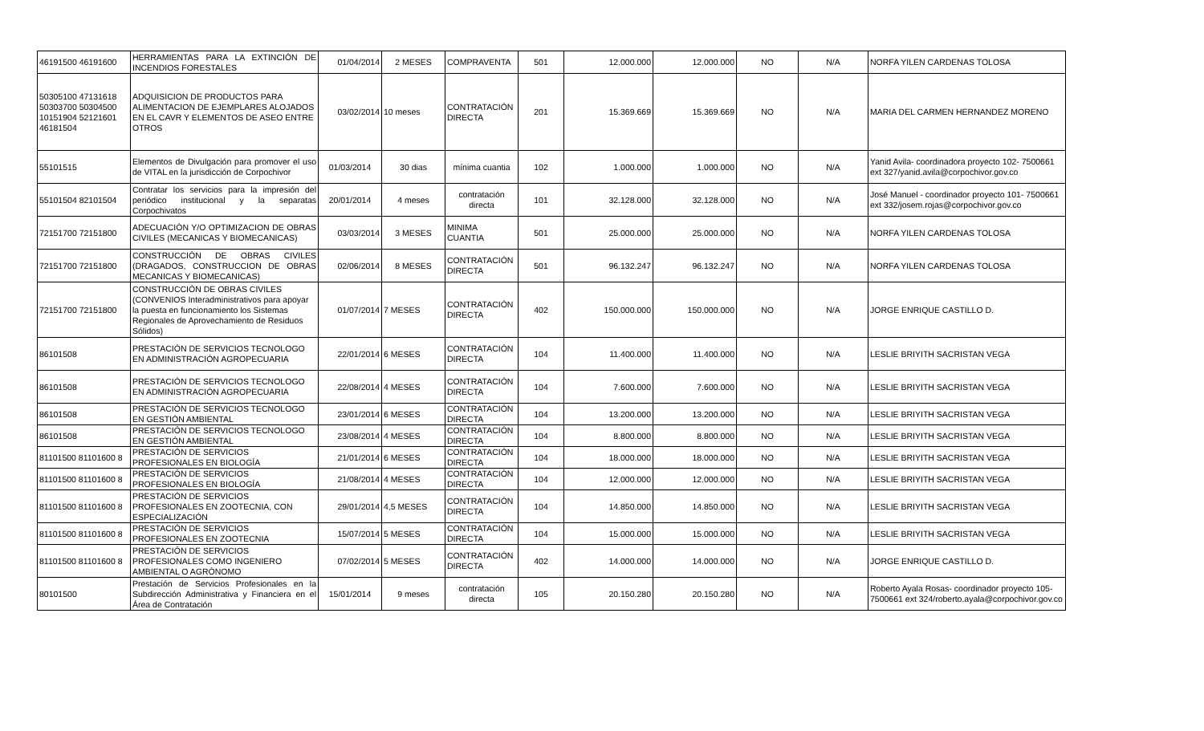| 46191500 46191600 | HERRAMIENTAS PARA LA EXTINCIÓN DE INCENDIOS FORESTALES | 01/04/2014 | 2 MESES | COMPRAVENTA | 501 | 12.000.000 | 12.000.000 | NO | N/A | NORFA YILEN CARDENAS TOLOSA |
| 50305100 47131618 50303700 50304500 10151904 52121601 46181504 | ADQUISICION DE PRODUCTOS PARA ALIMENTACION DE EJEMPLARES ALOJADOS EN EL CAVR Y ELEMENTOS DE ASEO ENTRE OTROS | 03/02/2014 | 10 meses | CONTRATACIÓN DIRECTA | 201 | 15.369.669 | 15.369.669 | NO | N/A | MARIA DEL CARMEN HERNANDEZ MORENO |
| 55101515 | Elementos de Divulgación para promover el uso de VITAL en la jurisdicción de Corpochivor | 01/03/2014 | 30 dias | mínima cuantia | 102 | 1.000.000 | 1.000.000 | NO | N/A | Yanid Avila- coordinadora proyecto 102- 7500661 ext 327/yanid.avila@corpochivor.gov.co |
| 55101504 82101504 | Contratar los servicios para la impresión del periódico institucional y la separatas Corpochivatos | 20/01/2014 | 4 meses | contratación directa | 101 | 32.128.000 | 32.128.000 | NO | N/A | José Manuel - coordinador proyecto 101- 7500661 ext 332/josem.rojas@corpochivor.gov.co |
| 72151700 72151800 | ADECUACIÓN Y/O OPTIMIZACION DE OBRAS CIVILES (MECANICAS Y BIOMECANICAS) | 03/03/2014 | 3 MESES | MINIMA CUANTIA | 501 | 25.000.000 | 25.000.000 | NO | N/A | NORFA YILEN CARDENAS TOLOSA |
| 72151700 72151800 | CONSTRUCCIÓN DE OBRAS CIVILES (DRAGADOS, CONSTRUCCION DE OBRAS MECANICAS Y BIOMECANICAS) | 02/06/2014 | 8 MESES | CONTRATACIÓN DIRECTA | 501 | 96.132.247 | 96.132.247 | NO | N/A | NORFA YILEN CARDENAS TOLOSA |
| 72151700 72151800 | CONSTRUCCIÓN DE OBRAS CIVILES (CONVENIOS Interadministrativos para apoyar la puesta en funcionamiento los Sistemas Regionales de Aprovechamiento de Residuos Sólidos) | 01/07/2014 | 7 MESES | CONTRATACIÓN DIRECTA | 402 | 150.000.000 | 150.000.000 | NO | N/A | JORGE ENRIQUE CASTILLO D. |
| 86101508 | PRESTACIÓN DE SERVICIOS TECNOLOGO EN ADMINISTRACIÓN AGROPECUARIA | 22/01/2014 | 6 MESES | CONTRATACIÓN DIRECTA | 104 | 11.400.000 | 11.400.000 | NO | N/A | LESLIE BRIYITH SACRISTAN VEGA |
| 86101508 | PRESTACIÓN DE SERVICIOS TECNOLOGO EN ADMINISTRACIÓN AGROPECUARIA | 22/08/2014 | 4 MESES | CONTRATACIÓN DIRECTA | 104 | 7.600.000 | 7.600.000 | NO | N/A | LESLIE BRIYITH SACRISTAN VEGA |
| 86101508 | PRESTACIÓN DE SERVICIOS TECNOLOGO EN GESTIÓN AMBIENTAL | 23/01/2014 | 6 MESES | CONTRATACIÓN DIRECTA | 104 | 13.200.000 | 13.200.000 | NO | N/A | LESLIE BRIYITH SACRISTAN VEGA |
| 86101508 | PRESTACIÓN DE SERVICIOS TECNOLOGO EN GESTIÓN AMBIENTAL | 23/08/2014 | 4 MESES | CONTRATACIÓN DIRECTA | 104 | 8.800.000 | 8.800.000 | NO | N/A | LESLIE BRIYITH SACRISTAN VEGA |
| 81101500 81101600 8 | PRESTACIÓN DE SERVICIOS PROFESIONALES EN BIOLOGÍA | 21/01/2014 | 6 MESES | CONTRATACIÓN DIRECTA | 104 | 18.000.000 | 18.000.000 | NO | N/A | LESLIE BRIYITH SACRISTAN VEGA |
| 81101500 81101600 8 | PRESTACIÓN DE SERVICIOS PROFESIONALES EN BIOLOGÍA | 21/08/2014 | 4 MESES | CONTRATACIÓN DIRECTA | 104 | 12.000.000 | 12.000.000 | NO | N/A | LESLIE BRIYITH SACRISTAN VEGA |
| 81101500 81101600 8 | PRESTACIÓN DE SERVICIOS PROFESIONALES EN ZOOTECNIA, CON ESPECIALIZACIÓN | 29/01/2014 | 4,5 MESES | CONTRATACIÓN DIRECTA | 104 | 14.850.000 | 14.850.000 | NO | N/A | LESLIE BRIYITH SACRISTAN VEGA |
| 81101500 81101600 8 | PRESTACIÓN DE SERVICIOS PROFESIONALES EN ZOOTECNIA | 15/07/2014 | 5 MESES | CONTRATACIÓN DIRECTA | 104 | 15.000.000 | 15.000.000 | NO | N/A | LESLIE BRIYITH SACRISTAN VEGA |
| 81101500 81101600 8 | PRESTACIÓN DE SERVICIOS PROFESIONALES COMO INGENIERO AMBIENTAL O AGRÓNOMO | 07/02/2014 | 5 MESES | CONTRATACIÓN DIRECTA | 402 | 14.000.000 | 14.000.000 | NO | N/A | JORGE ENRIQUE CASTILLO D. |
| 80101500 | Prestación de Servicios Profesionales en la Subdirección Administrativa y Financiera en el Área de Contratación | 15/01/2014 | 9 meses | contratación directa | 105 | 20.150.280 | 20.150.280 | NO | N/A | Roberto Ayala Rosas- coordinador proyecto 105- 7500661 ext 324/roberto.ayala@corpochivor.gov.co |